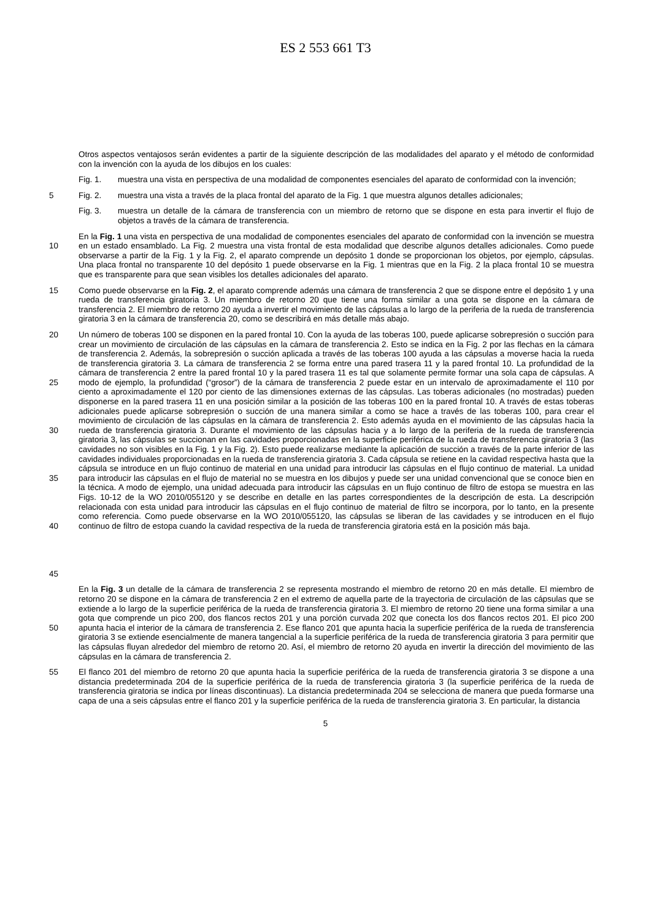ES 2 553 661 T3
Otros aspectos ventajosos serán evidentes a partir de la siguiente descripción de las modalidades del aparato y el método de conformidad con la invención con la ayuda de los dibujos en los cuales:
Fig. 1. muestra una vista en perspectiva de una modalidad de componentes esenciales del aparato de conformidad con la invención;
5 Fig. 2. muestra una vista a través de la placa frontal del aparato de la Fig. 1 que muestra algunos detalles adicionales;
Fig. 3. muestra un detalle de la cámara de transferencia con un miembro de retorno que se dispone en esta para invertir el flujo de objetos a través de la cámara de transferencia.
10 En la Fig. 1 una vista en perspectiva de una modalidad de componentes esenciales del aparato de conformidad con la invención se muestra en un estado ensamblado. La Fig. 2 muestra una vista frontal de esta modalidad que describe algunos detalles adicionales. Como puede observarse a partir de la Fig. 1 y la Fig. 2, el aparato comprende un depósito 1 donde se proporcionan los objetos, por ejemplo, cápsulas. Una placa frontal no transparente 10 del depósito 1 puede observarse en la Fig. 1 mientras que en la Fig. 2 la placa frontal 10 se muestra que es transparente para que sean visibles los detalles adicionales del aparato.
15 Como puede observarse en la Fig. 2, el aparato comprende además una cámara de transferencia 2 que se dispone entre el depósito 1 y una rueda de transferencia giratoria 3. Un miembro de retorno 20 que tiene una forma similar a una gota se dispone en la cámara de transferencia 2. El miembro de retorno 20 ayuda a invertir el movimiento de las cápsulas a lo largo de la periferia de la rueda de transferencia giratoria 3 en la cámara de transferencia 20, como se describirá en más detalle más abajo.
20
25
30
35
40
45
Un número de toberas 100 se disponen en la pared frontal 10. Con la ayuda de las toberas 100, puede aplicarse sobrepresión o succión para crear un movimiento de circulación de las cápsulas en la cámara de transferencia 2. Esto se indica en la Fig. 2 por las flechas en la cámara de transferencia 2. Además, la sobrepresión o succión aplicada a través de las toberas 100 ayuda a las cápsulas a moverse hacia la rueda de transferencia giratoria 3. La cámara de transferencia 2 se forma entre una pared trasera 11 y la pared frontal 10. La profundidad de la cámara de transferencia 2 entre la pared frontal 10 y la pared trasera 11 es tal que solamente permite formar una sola capa de cápsulas. A modo de ejemplo, la profundidad (“grosor”) de la cámara de transferencia 2 puede estar en un intervalo de aproximadamente el 110 por ciento a aproximadamente el 120 por ciento de las dimensiones externas de las cápsulas. Las toberas adicionales (no mostradas) pueden disponerse en la pared trasera 11 en una posición similar a la posición de las toberas 100 en la pared frontal 10. A través de estas toberas adicionales puede aplicarse sobrepresión o succión de una manera similar a como se hace a través de las toberas 100, para crear el movimiento de circulación de las cápsulas en la cámara de transferencia 2. Esto además ayuda en el movimiento de las cápsulas hacia la rueda de transferencia giratoria 3. Durante el movimiento de las cápsulas hacia y a lo largo de la periferia de la rueda de transferencia giratoria 3, las cápsulas se succionan en las cavidades proporcionadas en la superficie periférica de la rueda de transferencia giratoria 3 (las cavidades no son visibles en la Fig. 1 y la Fig. 2). Esto puede realizarse mediante la aplicación de succión a través de la parte inferior de las cavidades individuales proporcionadas en la rueda de transferencia giratoria 3. Cada cápsula se retiene en la cavidad respectiva hasta que la cápsula se introduce en un flujo continuo de material en una unidad para introducir las cápsulas en el flujo continuo de material. La unidad para introducir las cápsulas en el flujo de material no se muestra en los dibujos y puede ser una unidad convencional que se conoce bien en la técnica. A modo de ejemplo, una unidad adecuada para introducir las cápsulas en un flujo continuo de filtro de estopa se muestra en las Figs. 10-12 de la WO 2010/055120 y se describe en detalle en las partes correspondientes de la descripción de esta. La descripción relacionada con esta unidad para introducir las cápsulas en el flujo continuo de material de filtro se incorpora, por lo tanto, en la presente como referencia. Como puede observarse en la WO 2010/055120, las cápsulas se liberan de las cavidades y se introducen en el flujo continuo de filtro de estopa cuando la cavidad respectiva de la rueda de transferencia giratoria está en la posición más baja.
50 En la Fig. 3 un detalle de la cámara de transferencia 2 se representa mostrando el miembro de retorno 20 en más detalle. El miembro de retorno 20 se dispone en la cámara de transferencia 2 en el extremo de aquella parte de la trayectoria de circulación de las cápsulas que se extiende a lo largo de la superficie periférica de la rueda de transferencia giratoria 3. El miembro de retorno 20 tiene una forma similar a una gota que comprende un pico 200, dos flancos rectos 201 y una porción curvada 202 que conecta los dos flancos rectos 201. El pico 200 apunta hacia el interior de la cámara de transferencia 2. Ese flanco 201 que apunta hacia la superficie periférica de la rueda de transferencia giratoria 3 se extiende esencialmente de manera tangencial a la superficie periférica de la rueda de transferencia giratoria 3 para permitir que las cápsulas fluyan alrededor del miembro de retorno 20. Así, el miembro de retorno 20 ayuda en invertir la dirección del movimiento de las cápsulas en la cámara de transferencia 2.
55 El flanco 201 del miembro de retorno 20 que apunta hacia la superficie periférica de la rueda de transferencia giratoria 3 se dispone a una distancia predeterminada 204 de la superficie periférica de la rueda de transferencia giratoria 3 (la superficie periférica de la rueda de transferencia giratoria se indica por líneas discontinuas). La distancia predeterminada 204 se selecciona de manera que pueda formarse una capa de una a seis cápsulas entre el flanco 201 y la superficie periférica de la rueda de transferencia giratoria 3. En particular, la distancia
5